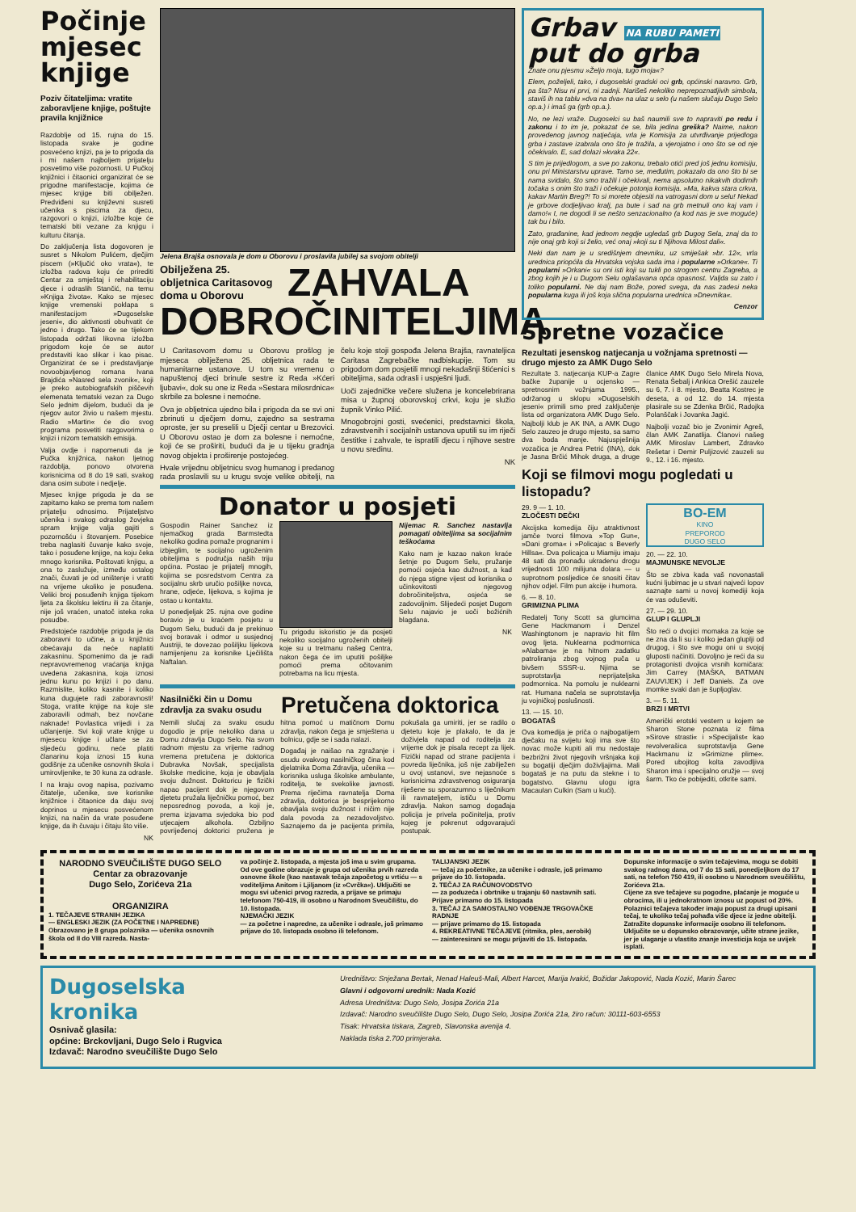Počinje mjesec knjige
Poziv čitateljima: vratite zaboravljene knjige, poštujte pravila knjižnice
Razdoblje od 15. rujna do 15. listopada svake je godine posvećeno knjizi, pa je to prigoda da i mi našem najboljem prijatelju posvetimo više pozornosti. U Pučkoj knjižnici i čitaonici organizirat će se prigodne manifestacije, kojima će mjesec knjige biti obilježen. Predviđeni su književni susreti učenika s piscima za djecu, razgovori o knjizi, izložbe koje će tematski biti vezane za knjigu i kulturu čitanja.
Do zaključenja lista dogovoren je susret s Nikolom Pulićem, dječjim piscem (»Ključić oko vrata«), te izložba radova koju će prirediti Centar za smještaj i rehabilitaciju djece i odraslih Stančić, na temu »Knjiga života«. Kako se mjesec knjige vremenski poklapa s manifestacijom »Dugoselske jeseni«, dio aktivnosti obuhvatit će jedno i drugo. Tako će se tijekom listopada održati likovna izložba prigodom koje će se autor predstaviti kao slikar i kao pisac. Organizirat će se i predstavljanje novoobjavljenog romana Ivana Brajdića »Nasred sela zvonik«, koji je preko autobiografskih piščevih elemenata tematski vezan za Dugo Selo jednim dijelom, budući da je njegov autor živio u našem mjestu. Radio »Martin« će dio svog programa posvetiti razgovorima o knjizi i nizom tematskih emisija.
Valja ovdje i napomenuti da je Pučka knjižnica, nakon ljetnog razdoblja, ponovo otvorena korisnicima od 8 do 19 sati, svakog dana osim subote i nedjelje.
Mjesec knjige prigoda je da se zapitamo kako se prema tom našem prijatelju odnosimo. Prijateljstvo učenika i svakog odraslog žovjeka spram knjige valja gajiti s pozornošću i štovanjem. Posebice treba naglasiti čuvanje kako svoje, tako i posuđene knjige, na koju čeka mnogo korisnika. Poštovati knjigu, a ona to zaslužuje, između ostalog znači, čuvati je od uništenje i vratiti na vrijeme ukoliko je posuđena. Veliki broj posuđenih knjiga tijekom ljeta za školsku lektiru ili za čitanje, nije još vraćen, unatoč isteka roka posudbe.
Predstojeće razdoblje prigoda je da zaboravni to učine, a u knjižnici obećavaju da neće naplatiti zakasninu. Spomenimo da je radi nepravovremenog vraćanja knjiga uvedena zakasnina, koja iznosi jednu kunu po knjizi i po danu. Razmislite, koliko kasnite i koliko kuna dugujete radi zaboravnosti! Stoga, vratite knjige na koje ste zaboravili odmah, bez novčane naknade! Povlastica vrijedi i za učlanjenje. Svi koji vrate knjige u mjesecu knjige i učlane se za sljedeću godinu, neće platiti članarinu koja iznosi 15 kuna godišnje za učenike osnovnih škola i umirovljenike, te 30 kuna za odrasle.
I na kraju ovog napisa, pozivamo čitatelje, učenike, sve korisnike knjižnice i čitaonice da daju svoj doprinos u mjesecu posvećenom knjizi, na način da vrate posuđene knjige, da ih čuvaju i čitaju što više.
NK
Jelena Brajša osnovala je dom u Oborovu i proslavila jubilej sa svojom obitelji
Obilježena 25. obljetnica Caritasovog doma u Oborovu
ZAHVALA
DOBROČINITELJIMA
U Caritasovom domu u Oborovu prošlog je mjeseca obilježena 25. obljetnica rada te humanitarne ustanove. U tom su vremenu o napuštenoj djeci brinule sestre iz Reda »Kćeri ljubavi«, dok su one iz Reda »Sestara milosrdnica« skrbile za bolesne i nemoćne.
Ova je obljetnica ujedno bila i prigoda da se svi oni zbrinuti u dječjem domu, zajedno sa sestrama oproste, jer su preselili u Dječji centar u Brezovici. U Oborovu ostao je dom za bolesne i nemoćne, koji će se proširiti, budući da je u tijeku gradnja novog objekta i proširenje postojećeg.
Hvale vrijednu obljetnicu svog humanog i predanog rada proslavili su u krugu svoje velike obitelji, na čelu koje stoji gospođa Jelena Brajša, ravnateljica Caritasa Zagrebačke nadbiskupije. Tom su prigodom dom posjetili mnogi nekadašnji štićenici s obiteljima, sada odrasli i uspješni ljudi.
Uoči zajedničke večere služena je koncelebrirana misa u župnoj oborovskoj crkvi, koju je služio župnik Vinko Pilić.
Mnogobrojni gosti, svećenici, predstavnici škola, zdravstvenih i socijalnih ustanova uputili su im riječi čestitke i zahvale, te ispratili djecu i njihove sestre u novu sredinu.
NK
Donator u posjeti
Gospodin Rainer Sanchez iz njemačkog grada Barmstedta nekoliko godina pomaže prognanim i izbjeglim, te socijalno ugroženim obiteljima s područja naših triju općina. Postao je prijatelj mnogih, kojima se posredstvom Centra za socijalnu skrb uručio pošiljke novca, hrane, odjeće, lijekova, s kojima je ostao u kontaktu.
U ponedjeljak 25. rujna ove godine boravio je u kraćem posjetu u Dugom Selu, budući da je prekinuo svoj boravak i odmor u susjednoj Austriji, te dovezao pošiljku lijekova namijenjenu za korisnike Lječilišta Naftalan.
Tu prigodu iskoristio je da posjeti nekoliko socijalno ugroženih obitelji koje su u tretmanu našeg Centra, nakon čega će im uputiti pošiljke pomoći prema očitovanim potrebama na licu mjesta.
Nijemac R. Sanchez nastavlja pomagati obiteljima sa socijalnim teškoćama
Kako nam je kazao nakon kraće šetnje po Dugom Selu, pružanje pomoći osjeća kao dužnost, a kad do njega stigne vijest od korisnika o učinkovitosti njegovog dobročiniteljstva, osjeća se zadovoljnim. Slijedeći posjet Dugom Selu najavio je uoči božićnih blagdana.
NK
Nasilnički čin u Domu zdravlja za svaku osudu
Pretučena doktorica
Nemili slučaj za svaku osudu dogodio je prije nekoliko dana u Domu zdravlja Dugo Selo. Na svom radnom mjestu za vrijeme radnog vremena pretučena je doktorica Dubravka Novšak, specijalista školske medicine, koja je obavljala svoju dužnost. Doktoricu je fizički napao pacijent dok je njegovom djetetu pružala liječničku pomoć, bez neposrednog povoda, a koji je, prema izjavama svjedoka bio pod utjecajem alkohola. Ozbiljno povrijeđenoj doktorici pružena je hitna pomoć u matičnom Domu zdravlja, nakon čega je smještena u bolnicu, gdje se i sada nalazi.
Događaj je naišao na zgražanje i osudu ovakvog nasilničkog čina kod djelatnika Doma Zdravlja, učenika — korisnika usluga školske ambulante, roditelja, te svekolike javnosti. Prema riječima ravnatelja Doma zdravlja, doktorica je besprijekorno obavljala svoju dužnost i ničim nije dala povoda za nezadovoljstvo. Saznajemo da je pacijenta primila, pokušala ga umiriti, jer se radilo o djetetu koje je plakalo, te da je doživjela napad od roditelja za vrijeme dok je pisala recept za lijek. Fizički napad od strane pacijenta i povreda liječnika, još nije zabilježen u ovoj ustanovi, sve nejasnoće s korisnicima zdravstvenog osiguranja riješene su sporazumno s liječnikom ili ravnateljem, ističu u Domu zdravlja. Nakon samog događaja policija je privela počinitelja, protiv kojeg je pokrenut odgovarajući postupak.
Grbav NA RUBU PAMETI
put do grba
Znate onu pjesmu »Željo moja, tugo moja«?
Elem, poželjeli, tako, i dugoselski gradski oci grb, općinski naravno. Grb, pa šta? Nisu ni prvi, ni zadnji. Narišeš nekoliko neprepoznatljivih simbola, staviš ih na tablu »dva na dva« na ulaz u selo (u našem slučaju Dugo Selo op.a.) i imaš ga (grb op.a.).
No, ne lezi vraže. Dugoselci su baš naumili sve to napraviti po redu i zakonu i to im je, pokazat će se, bila jedina greška? Naime, nakon provedenog javnog natječaja, vrla je Komisija za utvrđivanje prijedloga grba i zastave izabrala ono što je tražila, a vjerojatno i ono što se od nje očekivalo. E, sad dolazi »kvaka 22«.
S tim je prijedlogom, a sve po zakonu, trebalo otići pred još jednu komisiju, onu pri Ministarstvu uprave. Tamo se, međutim, pokazalo da ono što bi se nama svidalo, što smo tražili i očekivali, nema apsolutno nikakvih dodirnih točaka s onim što traži i očekuje potonja komisija. »Ma, kakva stara crkva, kakav Martin Breg?! To si morete objesiti na vatrogasni dom u selu! Nekad je grbove dodjeljivao kralj, pa bute i sad na grb metnuli ono kaj vam i damo!« I, ne dogodi li se nešto senzacionalno (a kod nas je sve moguće) tak bu i bilo.
Zato, građanine, kad jednom negdje ugledaš grb Dugog Sela, znaj da to nije onaj grb koji si želio, već onaj »koji su ti Njihova Milost dali«.
Neki dan nam je u središnjem dnevniku, uz smiješak »br. 12«, vrla urednica priopćila da Hrvatska vojska sada ima i popularne »Orkane«. Ti popularni »Orkani« su oni isti koji su tukli po strogom centru Zagreba, a zbog kojih je i u Dugom Selu oglašavana opća opasnost. Valjda su zato i toliko popularni. Ne daj nam Bože, pored svega, da nas zadesi neka popularna kuga ili još koja slična popularna urednica »Dnevnika«.
Cenzor
Spretne vozačice
Rezultati jesenskog natjecanja u vožnjama spretnosti — drugo mjesto za AMK Dugo Selo
Rezultate 3. natjecanja KUP-a Zagre bačke županije u ocjensko — spretnosnim vožnjama 1995., održanog u sklopu »Dugoselskih jeseni« primili smo pred zaključenje lista od organizatora AMK Dugo Selo. Najbolji klub je AK INA, a AMK Dugo Selo zauzeo je drugo mjesto, sa samo dva boda manje. Najuspješnija vozačica je Andrea Petrić (INA), dok je Jasna Brčić Mihok druga, a druge članice AMK Dugo Selo Mirela Nova, Renata Šebalj i Ankica Orešić zauzele su 6, 7. i 8. mjesto, Beatta Kostrec je deseta, a od 12. do 14. mjesta plasirale su se Zdenka Brčić, Radojka Polanščak i Jovanka Jagić.
Najbolji vozač bio je Zvonimir Agreš, član AMK Zanatlija. Članovi našeg AMK Miroslav Lambert, Zdravko Rešetar i Demir Puljizović zauzeli su 9., 12. i 16. mjesto.
Koji se filmovi mogu pogledati u listopadu?
29. 9 — 1. 10.
ZLOČESTI DEČKI
Akcijska komedija čiju atraktivnost jamče tvorci filmova »Top Gun«, »Dani groma« i »Policajac s Beverly Hillsa«. Dva policajca u Miamiju imaju 48 sati da pronađu ukradenu drogu vrijednosti 100 milijuna dolara — u suprotnom posljedice će snositi čitav njihov odjel. Film pun akcije i humora.
6. — 8. 10.
GRIMIZNA PLIMA
Redatelj Tony Scott sa glumcima Gene Hackmanom i Denzel Washingtonom je napravio hit film ovog ljeta. Nuklearna podmornica »Alabama« je na hitnom zadatku patroliranja zbog vojnog puča u bivšem SSSR-u. Njima se suprotstavlja neprijateljska podmornica. Na pomolu je nuklearni rat. Humana načela se suprotstavlja ju vojničkoj poslušnosti.
13. — 15. 10.
BOGATAŠ
Ova komedija je priča o najbogatijem dječaku na svijetu koji ima sve što novac može kupiti ali mu nedostaje bezbrižni život njegovih vršnjaka koji su bogatiji dječjim doživljajima. Mali bogataš je na putu da stekne i to bogatstvo. Glavnu ulogu igra Macaulan Culkin (Sam u kući).
BO-EM
KINO
PREPOROD
DUGO SELO
20. — 22. 10.
MAJMUNSKE NEVOLJE
Što se zbiva kada vaš novonastali kućni ljubimac je u stvari najveći lopov saznajte sami u novoj komediji koja će vas oduševiti.
27. — 29. 10.
GLUP I GLUPLJI
Što reći o dvojici momaka za koje se ne zna da li su i koliko jedan gluplji od drugog, i što sve mogu oni u svojoj gluposti načiniti. Dovoljno je reći da su protagonisti dvojica vrsnih komičara: Jim Carrey (MAŠKA, BATMAN ZAUVIJEK) i Jeff Daniels. Za ove momke svaki dan je šupljoglav.
3. — 5. 11.
BRZI I MRTVI
Američki erotski vestern u kojem se Sharon Stone poznata iz filma »Sirove strasti« i »Specijalist« kao revolverašica suprotstavlja Gene Hackmanu iz »Grimizne plime«. Pored ubojitog kolta zavodljiva Sharon ima i specijalno oružje — svoj šarm. Tko će pobijediti, otkrite sami.
NARODNO SVEUČILIŠTE DUGO SELO
Centar za obrazovanje
Dugo Selo, Zorićeva 21a
ORGANIZIRA
1. TEČAJEVE STRANIH JEZIKA
— ENGLESKI JEZIK (ZA POČETNE I NAPREDNE)
Obrazovano je 8 grupa polaznika — učenika osnovnih škola od II do VIII razreda. Nasta-
va počinje 2. listopada, a mjesta još ima u svim grupama.
Od ove godine obrazuje je grupa od učenika prvih razreda osnovne škole (kao nastavak tečaja započetog u vrtiću — s voditeljima Anitom i Ljiljanom (iz »Cvrčka«). Uključiti se mogu svi učenici prvog razreda, a prijave se primaju telefonom 750-419, ili osobno u Narodnom Sveučilištu, do 10. listopada.
NJEMAČKI JEZIK
— za početne i napredne, za učenike i odrasle, još primamo prijave do 10. listopada osobno ili telefonom.
TALIJANSKI JEZIK
— tečaj za početnike, za učenike i odrasle, još primamo prijave do 10. listopada.
2. TEČAJ ZA RAČUNOVODSTVO
— za poduzeća i obrtnike u trajanju 60 nastavnih sati. Prijave primamo do 15. listopada
3. TEČAJ ZA SAMOSTALNO VOĐENJE TRGOVAČKE RADNJE
— prijave primamo do 15. listopada
4. REKREATIVNE TEČAJEVE (ritmika, ples, aerobik)
— zainteresirani se mogu prijaviti do 15. listopada.
Dopunske informacije o svim tečajevima, mogu se dobiti svakog radnog dana, od 7 do 15 sati, ponedjeljkom do 17 sati, na telefon 750 419, ili osobno u Narodnom sveučilištu, Zorićeva 21a.
Cijene za sve tečajeve su pogodne, plaćanje je moguće u obrocima, ili u jednokratnom iznosu uz popust od 20%.
Polaznici tečajeva također imaju popust za drugi upisani tečaj, te ukoliko tečaj pohađa više djece iz jedne obitelji.
Zatražite dopunske informacije osobno ili telefonom. Uključite se u dopunsko obrazovanje, učite strane jezike, jer je ulaganje u vlastito znanje investicija koja se uvijek isplati.
Dugoselska
kronika
Osnivač glasila:
općine: Brckovljani, Dugo Selo i Rugvica
Izdavač: Narodno sveučilište Dugo Selo
Uredništvo: Snježana Bertak, Nenad Haleuš-Mali, Albert Harcet, Marija Ivakić, Božidar Jakopović, Nada Kozić, Marin Šarec
Glavni i odgovorni urednik: Nada Kozić
Adresa Uredništva: Dugo Selo, Josipa Zorića 21a
Izdavač: Narodno sveučilište Dugo Selo, Dugo Selo, Josipa Zorića 21a, žiro račun: 30111-603-6553
Tisak: Hrvatska tiskara, Zagreb, Slavonska avenija 4.
Naklada tiska 2.700 primjeraka.